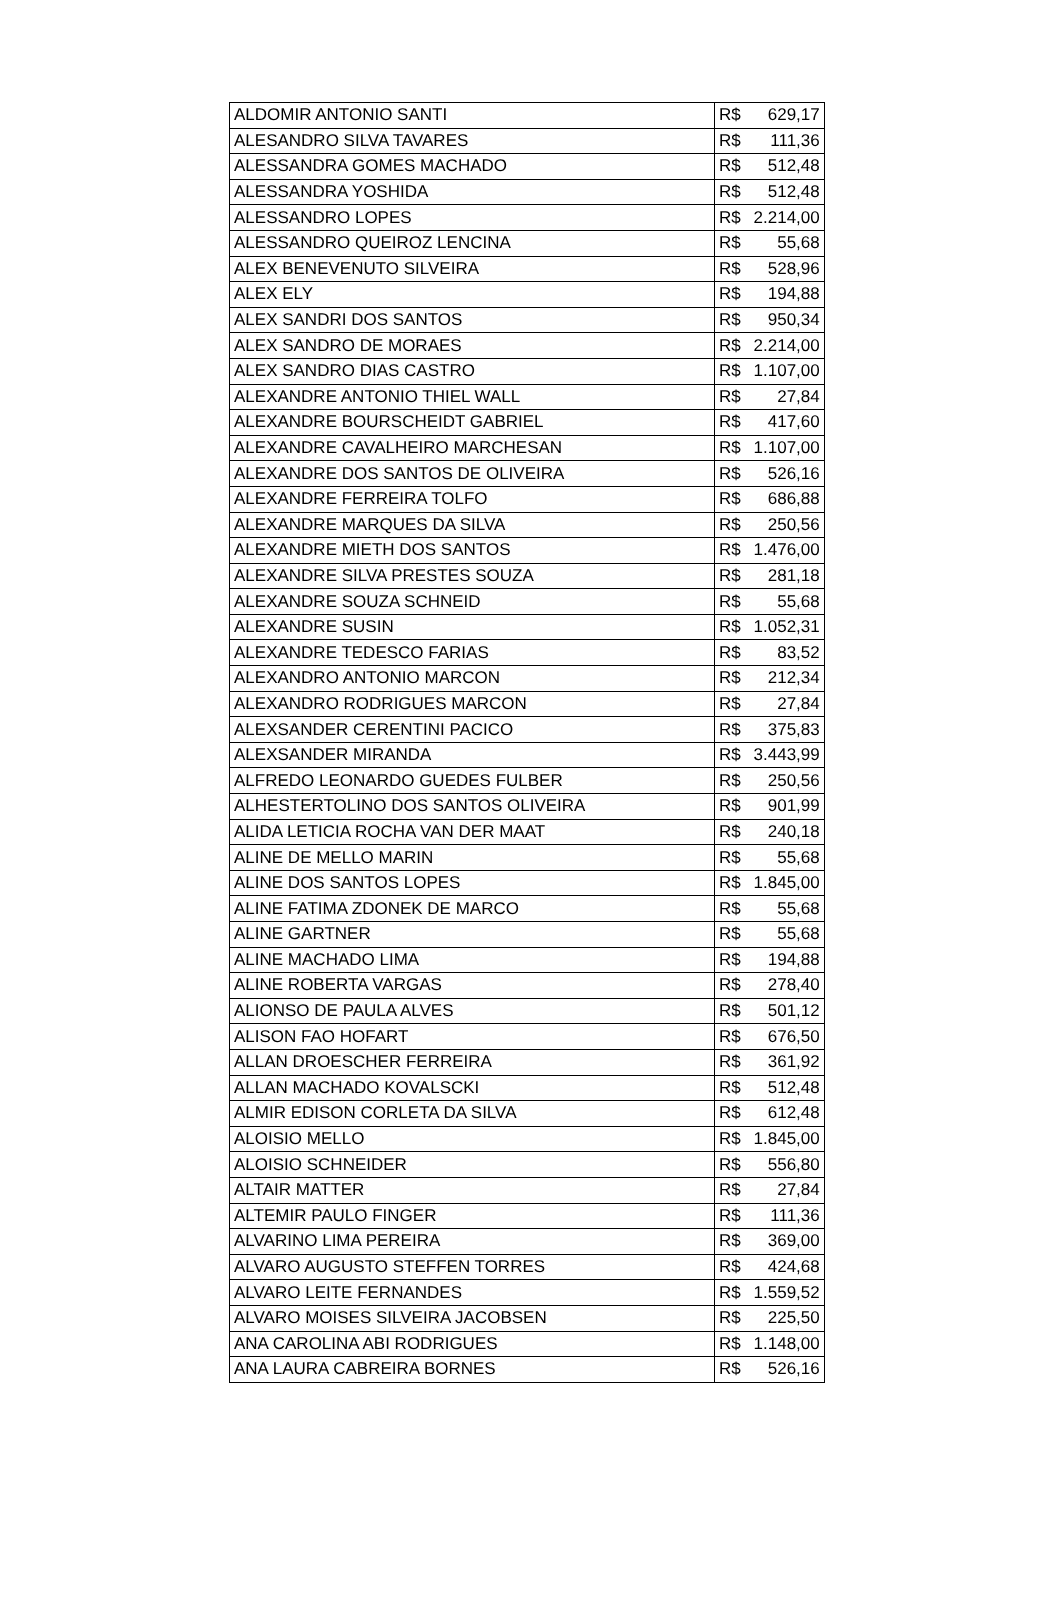| ALDOMIR ANTONIO SANTI | R$ | 629,17 |
| ALESANDRO SILVA TAVARES | R$ | 111,36 |
| ALESSANDRA GOMES MACHADO | R$ | 512,48 |
| ALESSANDRA YOSHIDA | R$ | 512,48 |
| ALESSANDRO LOPES | R$ | 2.214,00 |
| ALESSANDRO QUEIROZ LENCINA | R$ | 55,68 |
| ALEX BENEVENUTO SILVEIRA | R$ | 528,96 |
| ALEX ELY | R$ | 194,88 |
| ALEX SANDRI DOS SANTOS | R$ | 950,34 |
| ALEX SANDRO DE MORAES | R$ | 2.214,00 |
| ALEX SANDRO DIAS CASTRO | R$ | 1.107,00 |
| ALEXANDRE ANTONIO THIEL WALL | R$ | 27,84 |
| ALEXANDRE BOURSCHEIDT GABRIEL | R$ | 417,60 |
| ALEXANDRE CAVALHEIRO MARCHESAN | R$ | 1.107,00 |
| ALEXANDRE DOS SANTOS DE OLIVEIRA | R$ | 526,16 |
| ALEXANDRE FERREIRA TOLFO | R$ | 686,88 |
| ALEXANDRE MARQUES DA SILVA | R$ | 250,56 |
| ALEXANDRE MIETH DOS SANTOS | R$ | 1.476,00 |
| ALEXANDRE SILVA PRESTES SOUZA | R$ | 281,18 |
| ALEXANDRE SOUZA SCHNEID | R$ | 55,68 |
| ALEXANDRE SUSIN | R$ | 1.052,31 |
| ALEXANDRE TEDESCO FARIAS | R$ | 83,52 |
| ALEXANDRO ANTONIO MARCON | R$ | 212,34 |
| ALEXANDRO RODRIGUES MARCON | R$ | 27,84 |
| ALEXSANDER CERENTINI PACICO | R$ | 375,83 |
| ALEXSANDER MIRANDA | R$ | 3.443,99 |
| ALFREDO LEONARDO GUEDES FULBER | R$ | 250,56 |
| ALHESTERTOLINO DOS SANTOS OLIVEIRA | R$ | 901,99 |
| ALIDA LETICIA ROCHA VAN DER MAAT | R$ | 240,18 |
| ALINE DE MELLO MARIN | R$ | 55,68 |
| ALINE DOS SANTOS LOPES | R$ | 1.845,00 |
| ALINE FATIMA ZDONEK DE MARCO | R$ | 55,68 |
| ALINE GARTNER | R$ | 55,68 |
| ALINE MACHADO LIMA | R$ | 194,88 |
| ALINE ROBERTA VARGAS | R$ | 278,40 |
| ALIONSO DE PAULA ALVES | R$ | 501,12 |
| ALISON FAO HOFART | R$ | 676,50 |
| ALLAN DROESCHER FERREIRA | R$ | 361,92 |
| ALLAN MACHADO KOVALSCKI | R$ | 512,48 |
| ALMIR EDISON CORLETA DA SILVA | R$ | 612,48 |
| ALOISIO MELLO | R$ | 1.845,00 |
| ALOISIO SCHNEIDER | R$ | 556,80 |
| ALTAIR MATTER | R$ | 27,84 |
| ALTEMIR PAULO FINGER | R$ | 111,36 |
| ALVARINO LIMA PEREIRA | R$ | 369,00 |
| ALVARO AUGUSTO STEFFEN TORRES | R$ | 424,68 |
| ALVARO LEITE FERNANDES | R$ | 1.559,52 |
| ALVARO MOISES SILVEIRA JACOBSEN | R$ | 225,50 |
| ANA CAROLINA ABI RODRIGUES | R$ | 1.148,00 |
| ANA LAURA CABREIRA BORNES | R$ | 526,16 |